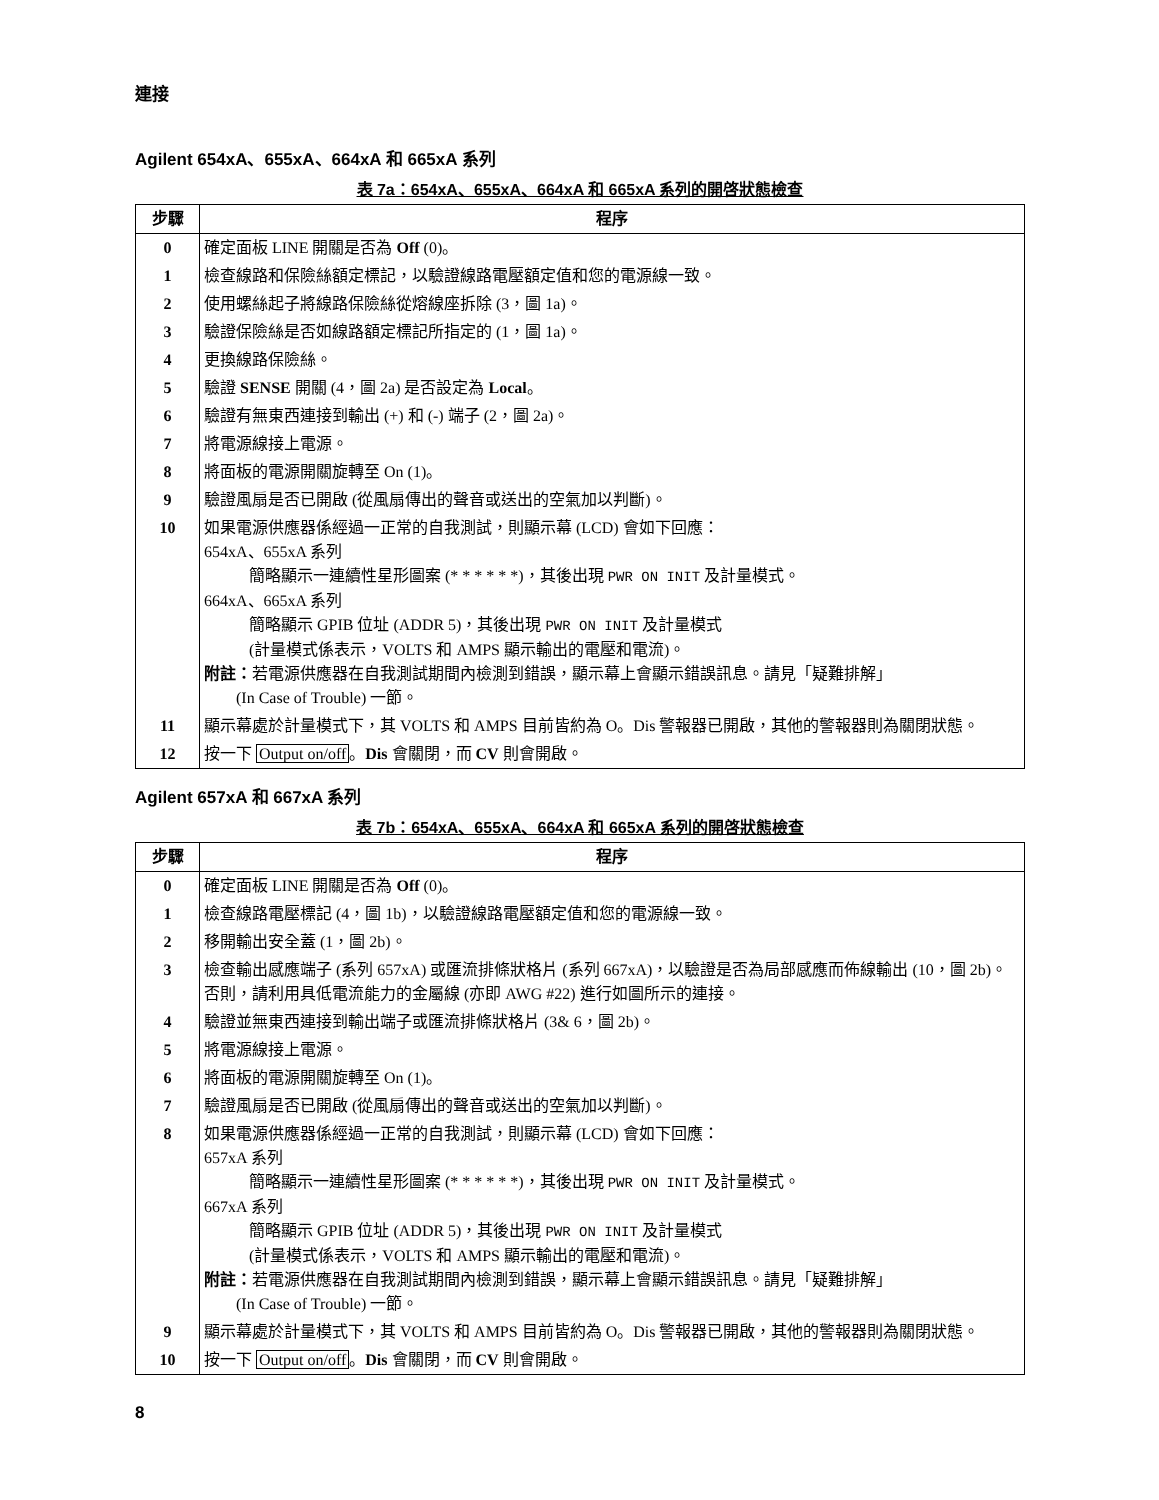連接
Agilent 654xA、655xA、664xA 和 665xA 系列
表 7a：654xA、655xA、664xA 和 665xA 系列的開啓狀態檢查
| 步驟 | 程序 |
| --- | --- |
| 0 | 確定面板 LINE 開關是否為 Off (0)。 |
| 1 | 檢查線路和保險絲額定標記，以驗證線路電壓額定值和您的電源線一致。 |
| 2 | 使用螺絲起子將線路保險絲從熔線座拆除 (3，圖 1a)。 |
| 3 | 驗證保險絲是否如線路額定標記所指定的 (1，圖 1a)。 |
| 4 | 更換線路保險絲。 |
| 5 | 驗證 SENSE 開關 (4，圖 2a) 是否設定為 Local 。 |
| 6 | 驗證有無東西連接到輸出 (+) 和 (-) 端子 (2，圖 2a)。 |
| 7 | 將電源線接上電源。 |
| 8 | 將面板的電源開關旋轉至 On (1)。 |
| 9 | 驗證風扇是否已開啟 (從風扇傳出的聲音或送出的空氣加以判斷)。 |
| 10 | 如果電源供應器係經過一正常的自我測試，則顯示幕 (LCD) 會如下回應： 654xA、655xA 系列 簡略顯示一連續性星形圖案 (* * * * * *)，其後出現 PWR ON INIT 及計量模式。 664xA、665xA 系列 簡略顯示 GPIB 位址 (ADDR 5)，其後出現 PWR ON INIT 及計量模式 (計量模式係表示，VOLTS 和 AMPS 顯示輸出的電壓和電流)。 附註： 若電源供應器在自我測試期間內檢測到錯誤，顯示幕上會顯示錯誤訊息。請見「疑難排解」 (In Case of Trouble) 一節。 |
| 11 | 顯示幕處於計量模式下，其 VOLTS 和 AMPS 目前皆約為 O。Dis 警報器已開啟，其他的警報器則為關閉狀態。 |
| 12 | 按一下 Output on/off 。 Dis 會關閉，而 CV 則會開啟。 |
Agilent 657xA 和 667xA 系列
表 7b：654xA、655xA、664xA 和 665xA 系列的開啓狀態檢查
| 步驟 | 程序 |
| --- | --- |
| 0 | 確定面板 LINE 開關是否為 Off (0)。 |
| 1 | 檢查線路電壓標記 (4，圖 1b)，以驗證線路電壓額定值和您的電源線一致。 |
| 2 | 移開輸出安全蓋 (1，圖 2b)。 |
| 3 | 檢查輸出感應端子 (系列 657xA) 或匯流排條狀格片 (系列 667xA)，以驗證是否為局部感應而佈線輸出 (10，圖 2b)。否則，請利用具低電流能力的金屬線 (亦即 AWG #22) 進行如圖所示的連接。 |
| 4 | 驗證並無東西連接到輸出端子或匯流排條狀格片 (3& 6，圖 2b)。 |
| 5 | 將電源線接上電源。 |
| 6 | 將面板的電源開關旋轉至 On (1)。 |
| 7 | 驗證風扇是否已開啟 (從風扇傳出的聲音或送出的空氣加以判斷)。 |
| 8 | 如果電源供應器係經過一正常的自我測試，則顯示幕 (LCD) 會如下回應： 657xA 系列 簡略顯示一連續性星形圖案 (* * * * * *)，其後出現 PWR ON INIT 及計量模式。 667xA 系列 簡略顯示 GPIB 位址 (ADDR 5)，其後出現 PWR ON INIT 及計量模式 (計量模式係表示，VOLTS 和 AMPS 顯示輸出的電壓和電流)。 附註： 若電源供應器在自我測試期間內檢測到錯誤，顯示幕上會顯示錯誤訊息。請見「疑難排解」 (In Case of Trouble) 一節。 |
| 9 | 顯示幕處於計量模式下，其 VOLTS 和 AMPS 目前皆約為 O。Dis 警報器已開啟，其他的警報器則為關閉狀態。 |
| 10 | 按一下 Output on/off 。 Dis 會關閉，而 CV 則會開啟。 |
8